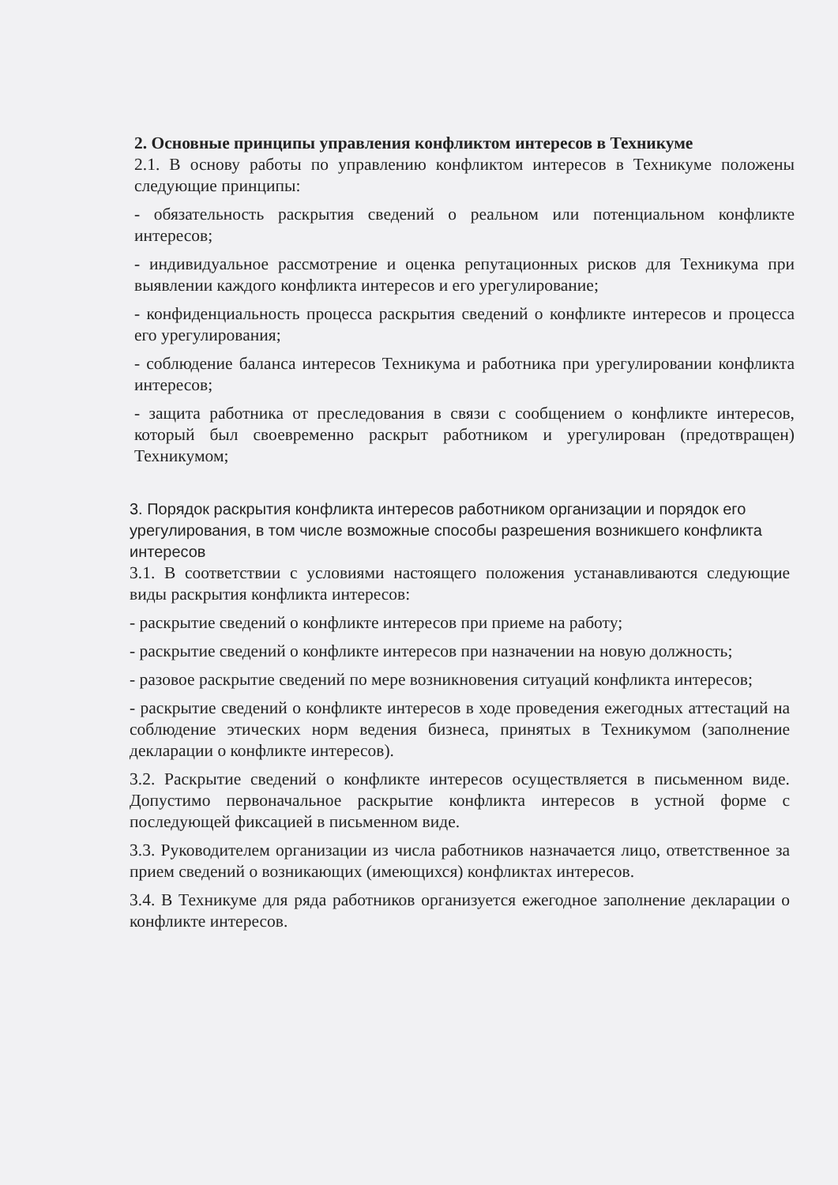2. Основные принципы управления конфликтом интересов в Техникуме
2.1. В основу работы по управлению конфликтом интересов в Техникуме положены следующие принципы:
- обязательность раскрытия сведений о реальном или потенциальном конфликте интересов;
- индивидуальное рассмотрение и оценка репутационных рисков для Техникума при выявлении каждого конфликта интересов и его урегулирование;
- конфиденциальность процесса раскрытия сведений о конфликте интересов и процесса его урегулирования;
- соблюдение баланса интересов Техникума и работника при урегулировании конфликта интересов;
- защита работника от преследования в связи с сообщением о конфликте интересов, который был своевременно раскрыт работником и урегулирован (предотвращен) Техникумом;
3. Порядок раскрытия конфликта интересов работником организации и порядок его урегулирования, в том числе возможные способы разрешения возникшего конфликта интересов
3.1. В соответствии с условиями настоящего положения устанавливаются следующие виды раскрытия конфликта интересов:
- раскрытие сведений о конфликте интересов при приеме на работу;
- раскрытие сведений о конфликте интересов при назначении на новую должность;
- разовое раскрытие сведений по мере возникновения ситуаций конфликта интересов;
- раскрытие сведений о конфликте интересов в ходе проведения ежегодных аттестаций на соблюдение этических норм ведения бизнеса, принятых в Техникумом (заполнение декларации о конфликте интересов).
3.2. Раскрытие сведений о конфликте интересов осуществляется в письменном виде. Допустимо первоначальное раскрытие конфликта интересов в устной форме с последующей фиксацией в письменном виде.
3.3. Руководителем организации из числа работников назначается лицо, ответственное за прием сведений о возникающих (имеющихся) конфликтах интересов.
3.4. В Техникуме для ряда работников организуется ежегодное заполнение декларации о конфликте интересов.